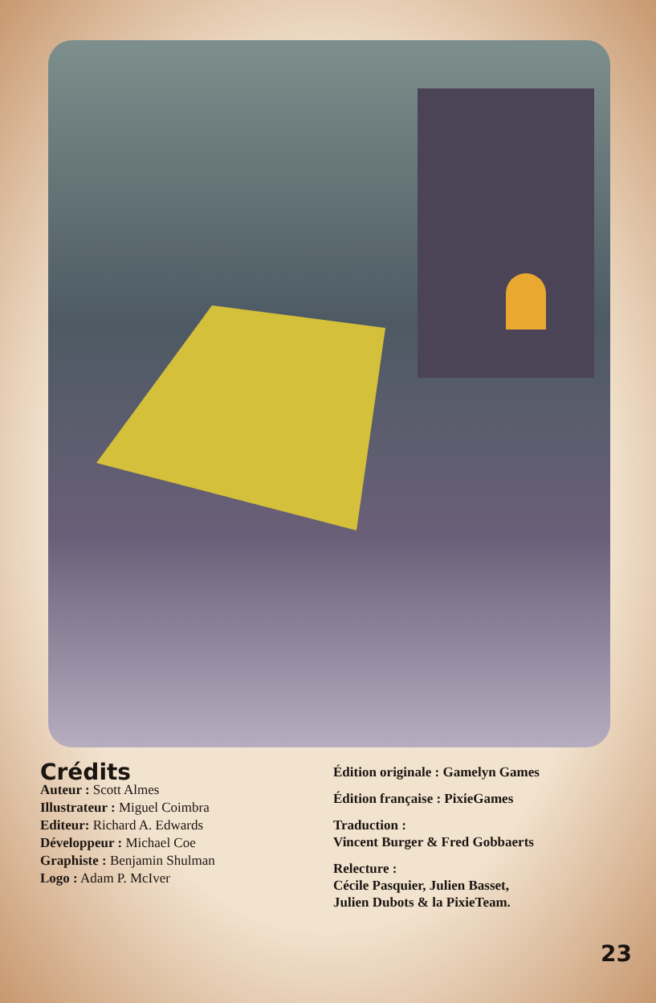Crédits
Auteur : Scott Almes
Illustrateur : Miguel Coimbra
Editeur: Richard A. Edwards
Développeur : Michael Coe
Graphiste : Benjamin Shulman
Logo : Adam P. McIver
Édition originale : Gamelyn Games
Édition française : PixieGames
Traduction :
Vincent Burger & Fred Gobbaerts
Relecture :
Cécile Pasquier, Julien Basset,
Julien Dubots & la PixieTeam.
23